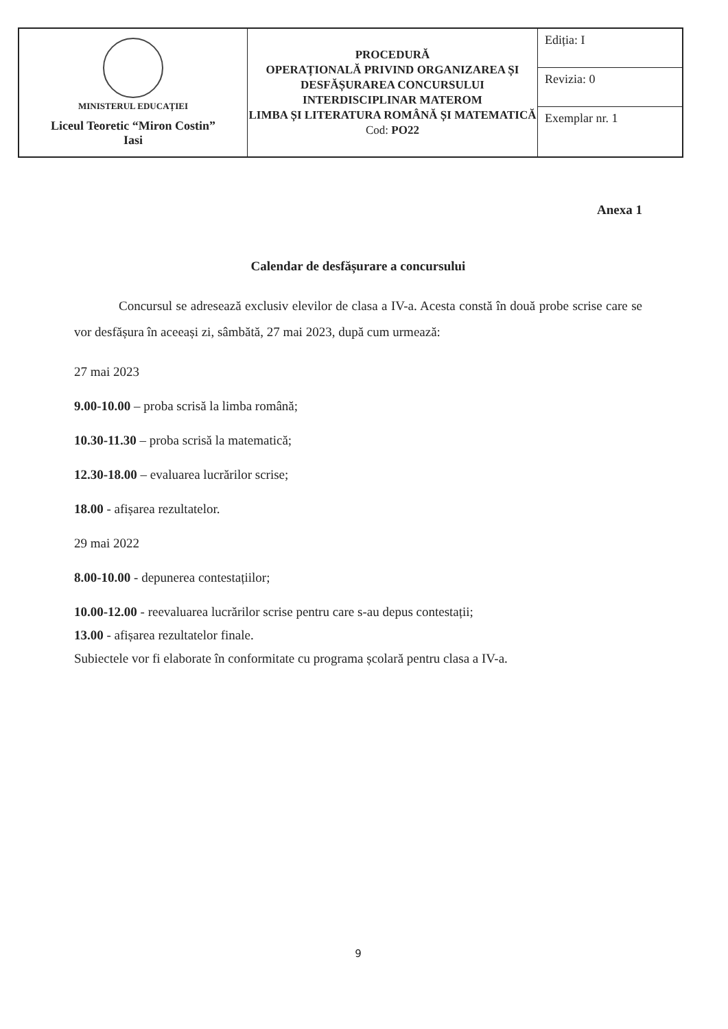| MINISTERUL EDUCAȚIEI Liceul Teoretic “Miron Costin” Iasi | PROCEDURĂ OPERAȚIONALĂ PRIVIND ORGANIZAREA ȘI DESFĂȘURAREA CONCURSULUI INTERDISCIPLINAR MATEROM LIMBA ȘI LITERATURA ROMÂNĂ ȘI MATEMATICĂ Cod: PO22 | Ediția: I |
| | | Revizia: 0 |
| | | Exemplar nr. 1 |
Anexa 1
Calendar de desfășurare a concursului
Concursul se adresează exclusiv elevilor de clasa a IV-a. Acesta constă în două probe scrise care se vor desfășura în aceeași zi, sâmbătă, 27 mai 2023, după cum urmează:
27 mai 2023
9.00-10.00 – proba scrisă la limba română;
10.30-11.30 – proba scrisă la matematică;
12.30-18.00 – evaluarea lucrărilor scrise;
18.00 - afișarea rezultatelor.
29 mai 2022
8.00-10.00 - depunerea contestațiilor;
10.00-12.00 - reevaluarea lucrărilor scrise pentru care s-au depus contestații;
13.00 - afișarea rezultatelor finale.
Subiectele vor fi elaborate în conformitate cu programa școlară pentru clasa a IV-a.
9